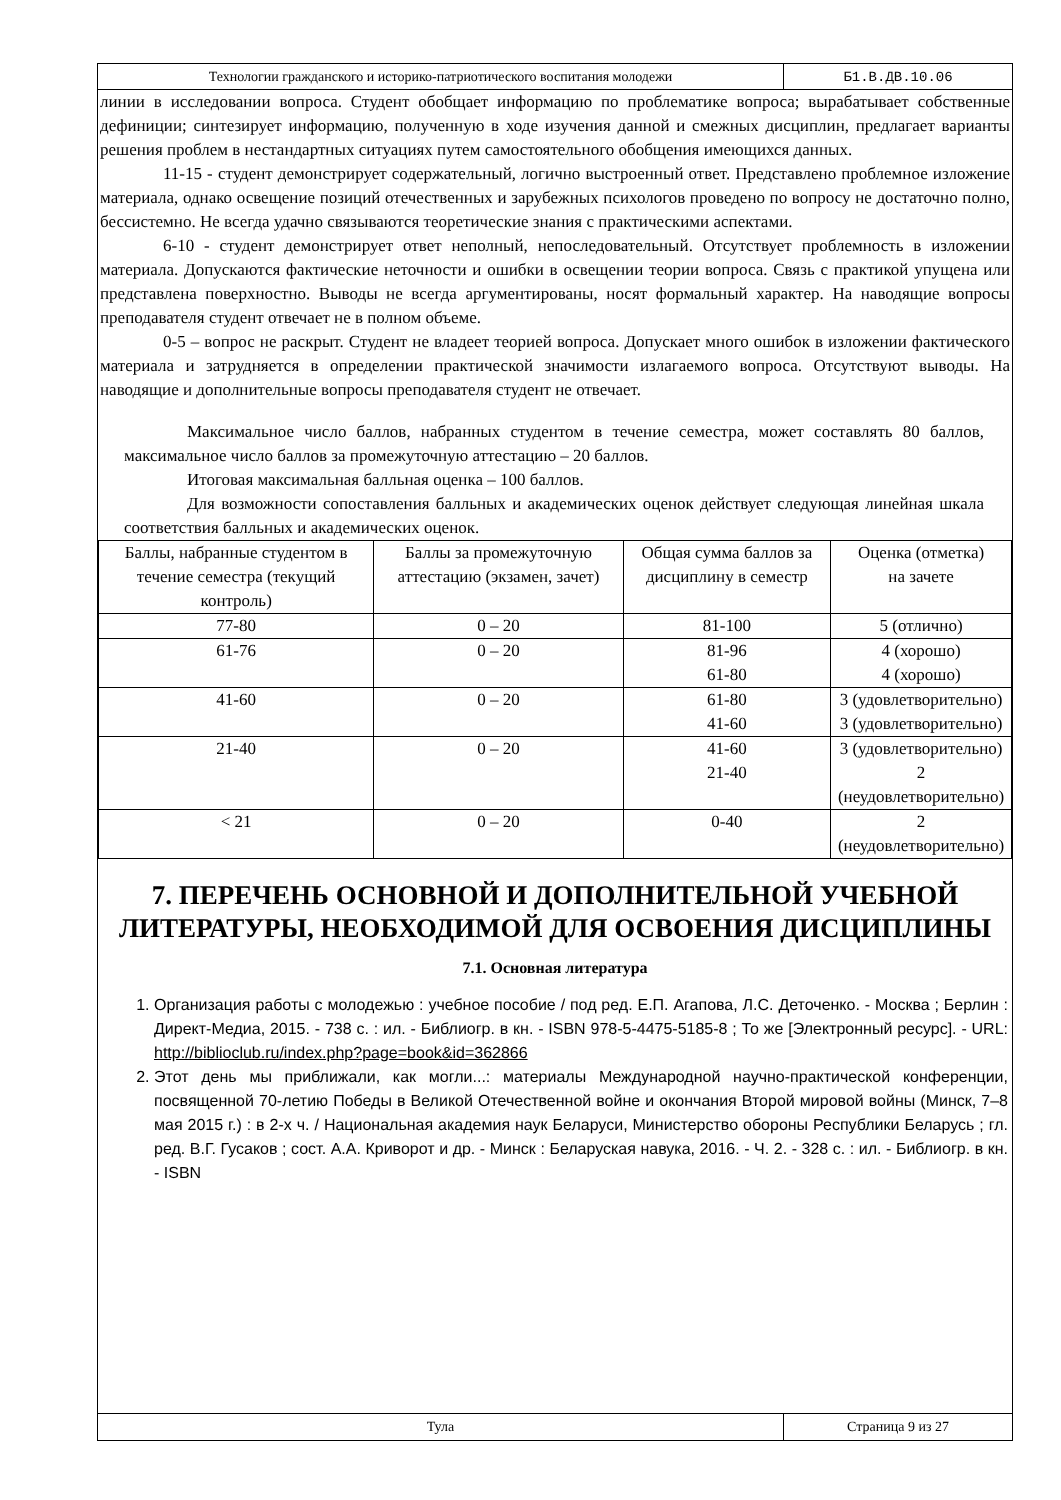Технологии гражданского и историко-патриотического воспитания молодежи
Б1.В.ДВ.10.06
линии в исследовании вопроса. Студент обобщает информацию по проблематике вопроса; вырабатывает собственные дефиниции; синтезирует информацию, полученную в ходе изучения данной и смежных дисциплин, предлагает варианты решения проблем в нестандартных ситуациях путем самостоятельного обобщения имеющихся данных.
11-15 - студент демонстрирует содержательный, логично выстроенный ответ. Представлено проблемное изложение материала, однако освещение позиций отечественных и зарубежных психологов проведено по вопросу не достаточно полно, бессистемно. Не всегда удачно связываются теоретические знания с практическими аспектами.
6-10 - студент демонстрирует ответ неполный, непоследовательный. Отсутствует проблемность в изложении материала. Допускаются фактические неточности и ошибки в освещении теории вопроса. Связь с практикой упущена или представлена поверхностно. Выводы не всегда аргументированы, носят формальный характер. На наводящие вопросы преподавателя студент отвечает не в полном объеме.
0-5 – вопрос не раскрыт. Студент не владеет теорией вопроса. Допускает много ошибок в изложении фактического материала и затрудняется в определении практической значимости излагаемого вопроса. Отсутствуют выводы. На наводящие и дополнительные вопросы преподавателя студент не отвечает.
Максимальное число баллов, набранных студентом в течение семестра, может составлять 80 баллов, максимальное число баллов за промежуточную аттестацию – 20 баллов.
Итоговая максимальная балльная оценка – 100 баллов.
Для возможности сопоставления балльных и академических оценок действует следующая линейная шкала соответствия балльных и академических оценок.
| Баллы, набранные студентом в течение семестра (текущий контроль) | Баллы за промежуточную аттестацию (экзамен, зачет) | Общая сумма баллов за дисциплину в семестр | Оценка (отметка) на зачете |
| 77-80 | 0 – 20 | 81-100 | 5 (отлично) |
| 61-76 | 0 – 20 | 81-96 61-80 | 4 (хорошо) 4 (хорошо) |
| 41-60 | 0 – 20 | 61-80 41-60 | 3 (удовлетворительно) 3 (удовлетворительно) |
| 21-40 | 0 – 20 | 41-60 21-40 | 3 (удовлетворительно) 2 (неудовлетворительно) |
| < 21 | 0 – 20 | 0-40 | 2 (неудовлетворительно) |
7. ПЕРЕЧЕНЬ ОСНОВНОЙ И ДОПОЛНИТЕЛЬНОЙ УЧЕБНОЙ ЛИТЕРАТУРЫ, НЕОБХОДИМОЙ ДЛЯ ОСВОЕНИЯ ДИСЦИПЛИНЫ
7.1. Основная литература
1. Организация работы с молодежью : учебное пособие / под ред. Е.П. Агапова, Л.С. Деточенко. - Москва ; Берлин : Директ-Медиа, 2015. - 738 с. : ил. - Библиогр. в кн. - ISBN 978-5-4475-5185-8 ; То же [Электронный ресурс]. - URL: http://biblioclub.ru/index.php?page=book&id=362866
2. Этот день мы приближали, как могли...: материалы Международной научно-практической конференции, посвященной 70-летию Победы в Великой Отечественной войне и окончания Второй мировой войны (Минск, 7–8 мая 2015 г.) : в 2-х ч. / Национальная академия наук Беларуси, Министерство обороны Республики Беларусь ; гл. ред. В.Г. Гусаков ; сост. А.А. Криворот и др. - Минск : Беларуская навука, 2016. - Ч. 2. - 328 с. : ил. - Библиогр. в кн. - ISBN
Тула Страница 9 из 27